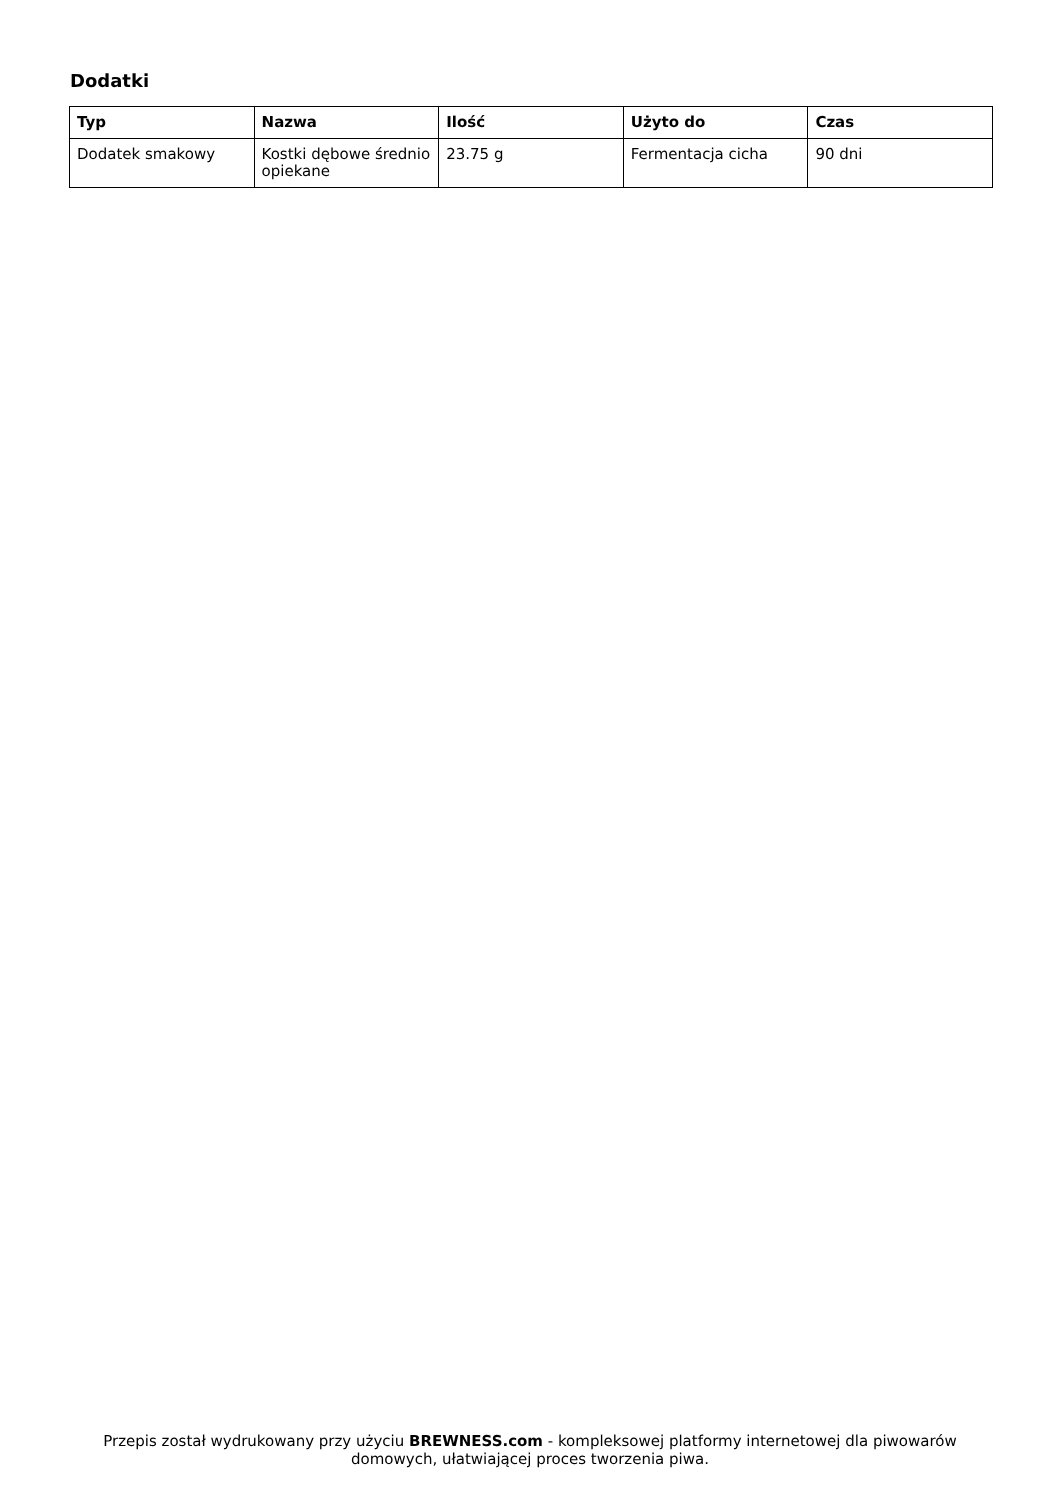Dodatki
| Typ | Nazwa | Ilość | Użyto do | Czas |
| --- | --- | --- | --- | --- |
| Dodatek smakowy | Kostki dębowe średnio opiekane | 23.75 g | Fermentacja cicha | 90 dni |
Przepis został wydrukowany przy użyciu BREWNESS.com - kompleksowej platformy internetowej dla piwowarów domowych, ułatwiającej proces tworzenia piwa.